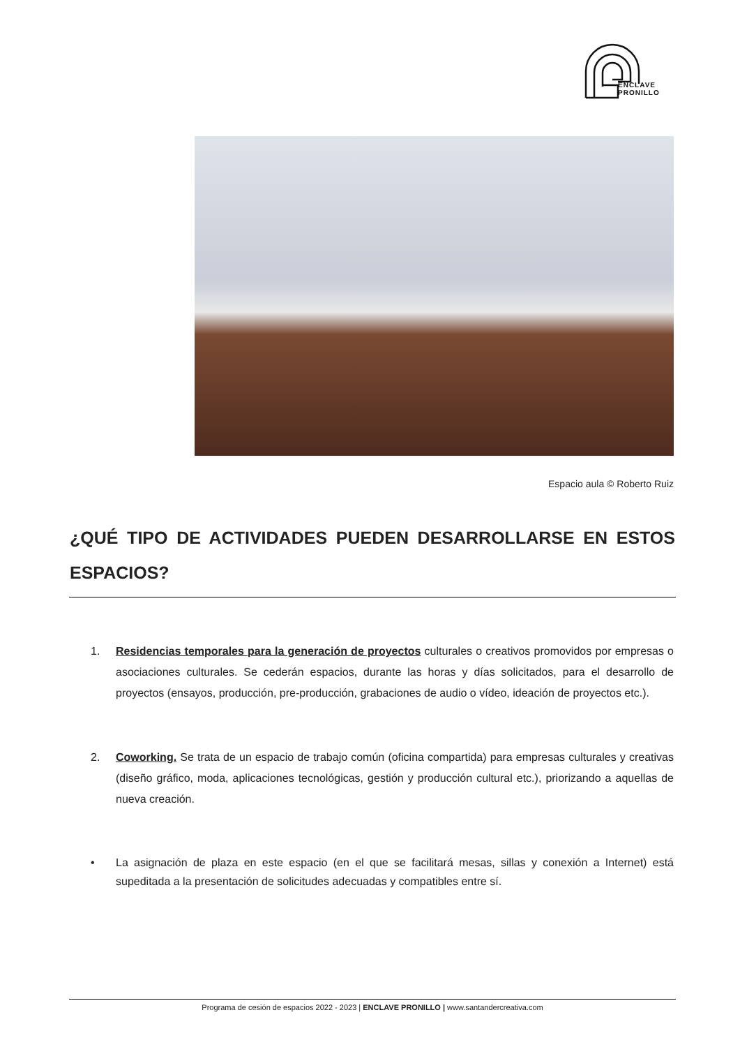ENCLAVE
PRONILLO
Espacio aula © Roberto Ruiz
¿QUÉ TIPO DE ACTIVIDADES PUEDEN DESARROLLARSE EN ESTOS ESPACIOS?
1. Residencias temporales para la generación de proyectos culturales o creativos promovidos por empresas o asociaciones culturales. Se cederán espacios, durante las horas y días solicitados, para el desarrollo de proyectos (ensayos, producción, pre-producción, grabaciones de audio o vídeo, ideación de proyectos etc.).
2. Coworking. Se trata de un espacio de trabajo común (oficina compartida) para empresas culturales y creativas (diseño gráfico, moda, aplicaciones tecnológicas, gestión y producción cultural etc.), priorizando a aquellas de nueva creación.
• La asignación de plaza en este espacio (en el que se facilitará mesas, sillas y conexión a Internet) está supeditada a la presentación de solicitudes adecuadas y compatibles entre sí.
Programa de cesión de espacios 2022 - 2023 | ENCLAVE PRONILLO | www.santandercreativa.com